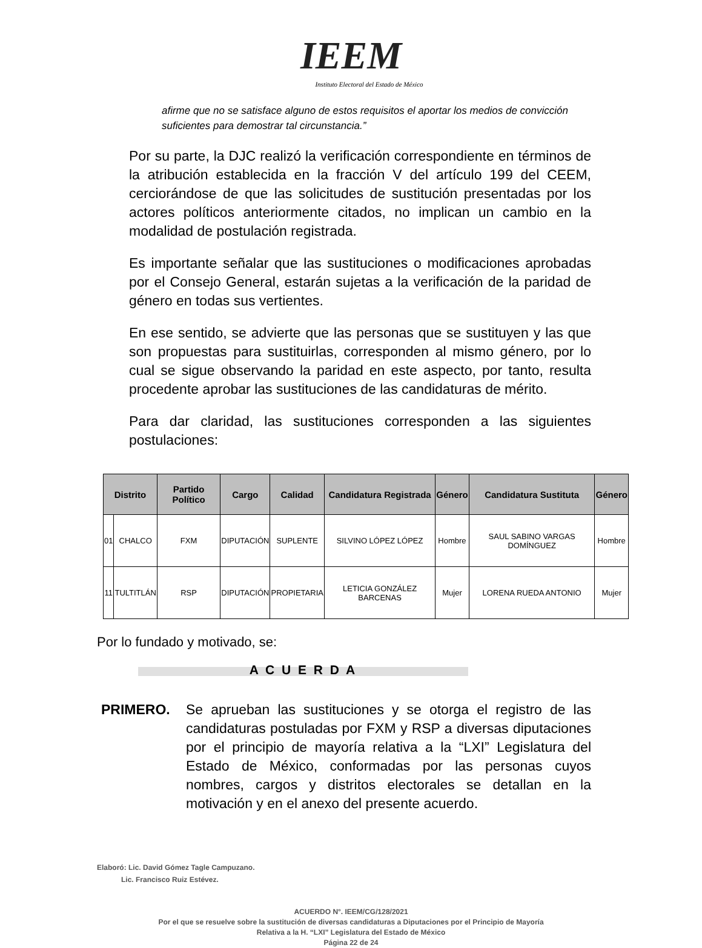IEEM
Instituto Electoral del Estado de México
afirme que no se satisface alguno de estos requisitos el aportar los medios de convicción suficientes para demostrar tal circunstancia.”
Por su parte, la DJC realizó la verificación correspondiente en términos de la atribución establecida en la fracción V del artículo 199 del CEEM, cerciorándose de que las solicitudes de sustitución presentadas por los actores políticos anteriormente citados, no implican un cambio en la modalidad de postulación registrada.
Es importante señalar que las sustituciones o modificaciones aprobadas por el Consejo General, estarán sujetas a la verificación de la paridad de género en todas sus vertientes.
En ese sentido, se advierte que las personas que se sustituyen y las que son propuestas para sustituirlas, corresponden al mismo género, por lo cual se sigue observando la paridad en este aspecto, por tanto, resulta procedente aprobar las sustituciones de las candidaturas de mérito.
Para dar claridad, las sustituciones corresponden a las siguientes postulaciones:
| Distrito | | Partido Político | Cargo | Calidad | Candidatura Registrada | Género | Candidatura Sustituta | Género |
| --- | --- | --- | --- | --- | --- | --- | --- | --- |
| 01 | CHALCO | FXM | DIPUTACIÓN | SUPLENTE | SILVINO LÓPEZ LÓPEZ | Hombre | SAUL SABINO VARGAS DOMÍNGUEZ | Hombre |
| 11 | TULTITLÁN | RSP | DIPUTACIÓN | PROPIETARIA | LETICIA GONZÁLEZ BARCENAS | Mujer | LORENA RUEDA ANTONIO | Mujer |
Por lo fundado y motivado, se:
A C U E R D A
PRIMERO. Se aprueban las sustituciones y se otorga el registro de las candidaturas postuladas por FXM y RSP a diversas diputaciones por el principio de mayoría relativa a la “LXI” Legislatura del Estado de México, conformadas por las personas cuyos nombres, cargos y distritos electorales se detallan en la motivación y en el anexo del presente acuerdo.
Elaboró: Lic. David Gómez Tagle Campuzano.
Lic. Francisco Ruiz Estévez.
ACUERDO N°. IEEM/CG/128/2021
Por el que se resuelve sobre la sustitución de diversas candidaturas a Diputaciones por el Principio de Mayoría
Relativa a la H. “LXI” Legislatura del Estado de México
Página 22 de 24